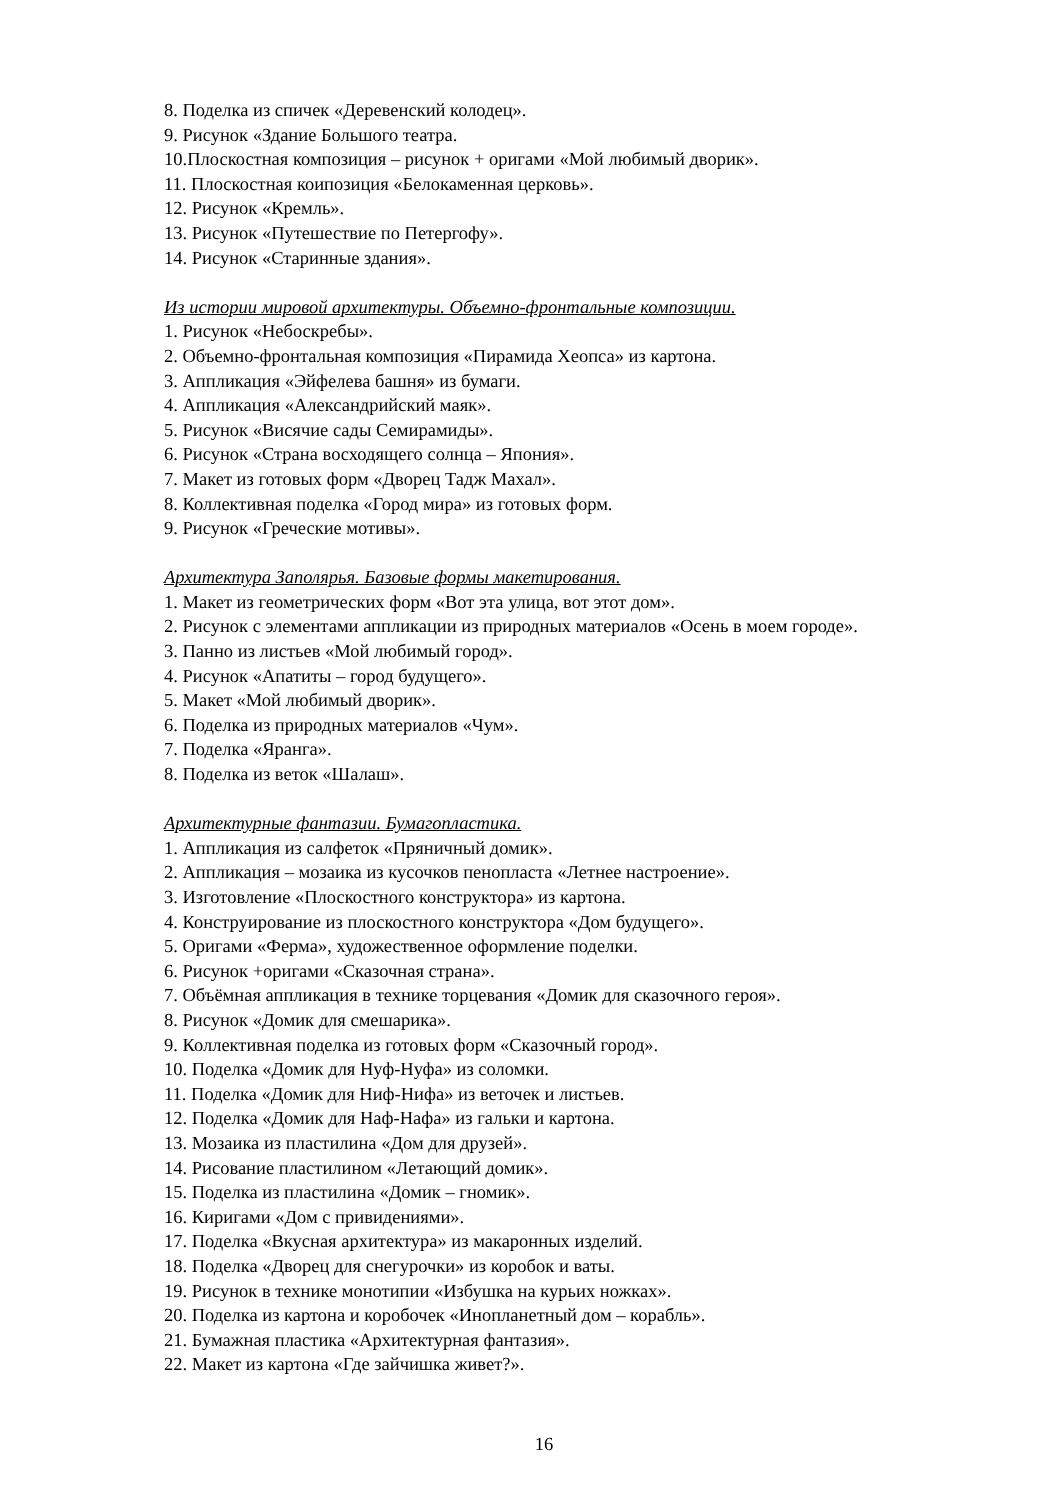8. Поделка из спичек «Деревенский колодец».
9. Рисунок «Здание Большого театра.
10.Плоскостная композиция – рисунок + оригами «Мой любимый дворик».
11. Плоскостная коипозиция «Белокаменная церковь».
12. Рисунок «Кремль».
13. Рисунок «Путешествие по Петергофу».
14. Рисунок «Старинные здания».
Из истории мировой архитектуры. Объемно-фронтальные композиции.
1. Рисунок «Небоскребы».
2. Объемно-фронтальная композиция «Пирамида Хеопса» из картона.
3. Аппликация «Эйфелева башня» из бумаги.
4. Аппликация «Александрийский маяк».
5. Рисунок «Висячие сады Семирамиды».
6. Рисунок «Страна восходящего солнца – Япония».
7. Макет из готовых форм «Дворец Тадж Махал».
8. Коллективная поделка «Город мира» из готовых форм.
9. Рисунок «Греческие мотивы».
Архитектура Заполярья. Базовые формы макетирования.
1. Макет из геометрических форм «Вот эта улица, вот этот дом».
2. Рисунок с элементами аппликации из природных материалов «Осень в моем городе».
3. Панно из листьев «Мой любимый город».
4. Рисунок «Апатиты – город будущего».
5. Макет «Мой любимый дворик».
6. Поделка из природных материалов «Чум».
7. Поделка «Яранга».
8. Поделка из веток «Шалаш».
Архитектурные фантазии. Бумагопластика.
1. Аппликация из салфеток «Пряничный домик».
2. Аппликация – мозаика из кусочков пенопласта «Летнее настроение».
3. Изготовление «Плоскостного конструктора» из картона.
4. Конструирование из плоскостного конструктора «Дом будущего».
5. Оригами «Ферма», художественное оформление поделки.
6. Рисунок +оригами «Сказочная страна».
7. Объёмная аппликация в технике торцевания «Домик для сказочного героя».
8. Рисунок «Домик для смешарика».
9. Коллективная поделка из готовых форм «Сказочный город».
10. Поделка «Домик для Нуф-Нуфа» из соломки.
11. Поделка «Домик для Ниф-Нифа» из веточек и листьев.
12. Поделка «Домик для Наф-Нафа» из гальки и картона.
13. Мозаика из пластилина «Дом для друзей».
14. Рисование пластилином «Летающий домик».
15. Поделка из пластилина «Домик – гномик».
16. Киригами «Дом с привидениями».
17. Поделка «Вкусная архитектура» из макаронных изделий.
18. Поделка «Дворец для снегурочки» из коробок и ваты.
19. Рисунок в технике монотипии «Избушка на курьих ножках».
20. Поделка из картона и коробочек «Инопланетный дом – корабль».
21. Бумажная пластика «Архитектурная фантазия».
22. Макет из картона «Где зайчишка живет?».
16